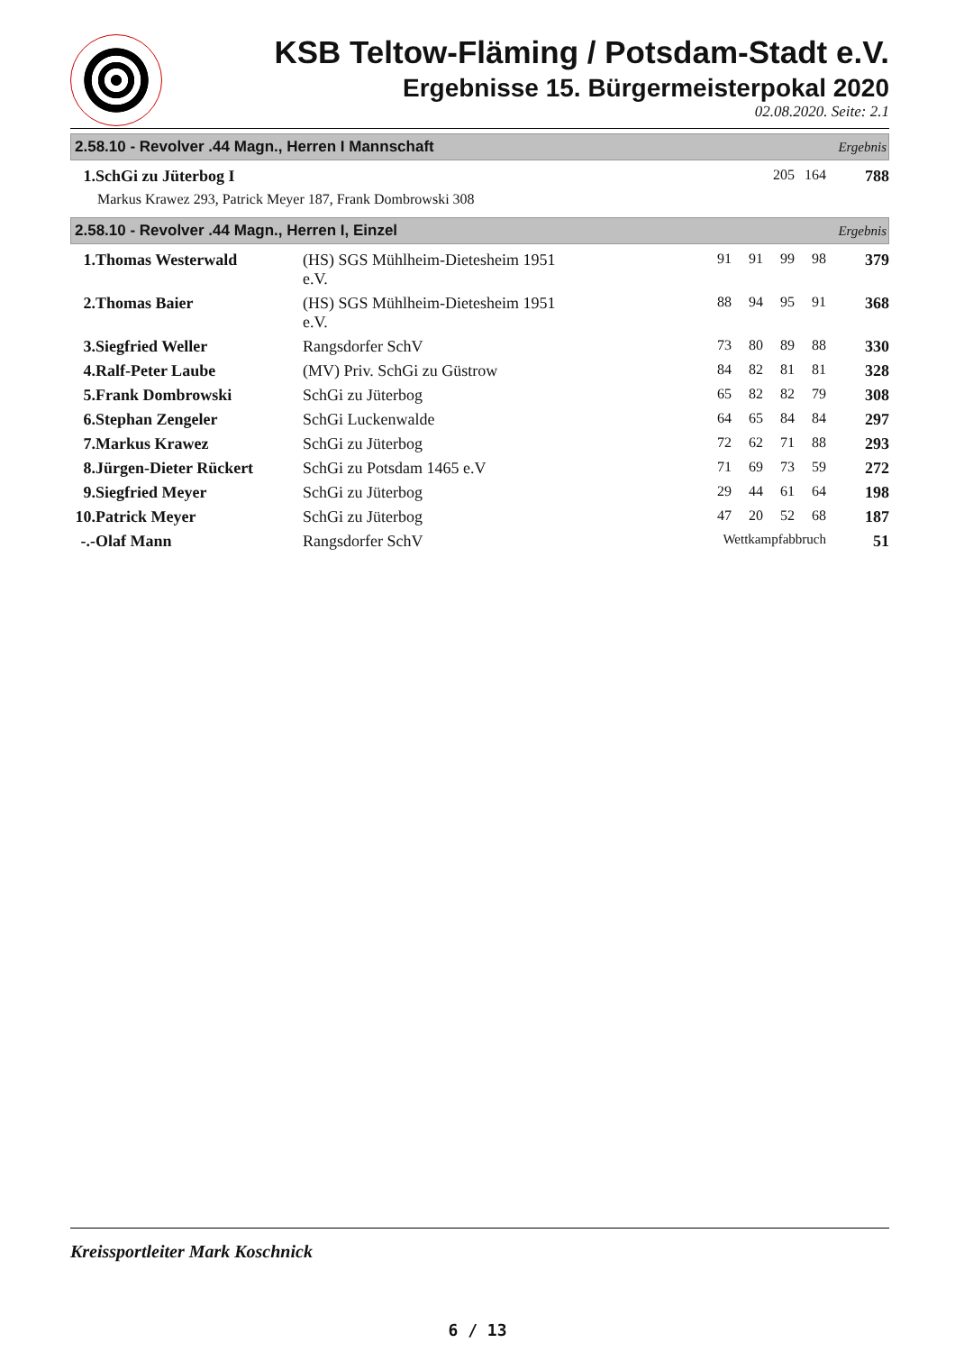KSB Teltow-Fläming / Potsdam-Stadt e.V.
Ergebnisse 15. Bürgermeisterpokal 2020
02.08.2020. Seite: 2.1
2.58.10 - Revolver .44 Magn., Herren I Mannschaft Ergebnis
| 1. | SchGi zu Jüterbog I | 205 | 164 | 788 |
| | Markus Krawez 293, Patrick Meyer 187, Frank Dombrowski 308 | | | |
2.58.10 - Revolver .44 Magn., Herren I, Einzel Ergebnis
| 1. | Thomas Westerwald | (HS) SGS Mühlheim-Dietesheim 1951 e.V. | 91 | 91 | 99 | 98 | 379 |
| 2. | Thomas Baier | (HS) SGS Mühlheim-Dietesheim 1951 e.V. | 88 | 94 | 95 | 91 | 368 |
| 3. | Siegfried Weller | Rangsdorfer SchV | 73 | 80 | 89 | 88 | 330 |
| 4. | Ralf-Peter Laube | (MV) Priv. SchGi zu Güstrow | 84 | 82 | 81 | 81 | 328 |
| 5. | Frank Dombrowski | SchGi zu Jüterbog | 65 | 82 | 82 | 79 | 308 |
| 6. | Stephan Zengeler | SchGi Luckenwalde | 64 | 65 | 84 | 84 | 297 |
| 7. | Markus Krawez | SchGi zu Jüterbog | 72 | 62 | 71 | 88 | 293 |
| 8. | Jürgen-Dieter Rückert | SchGi zu Potsdam 1465 e.V | 71 | 69 | 73 | 59 | 272 |
| 9. | Siegfried Meyer | SchGi zu Jüterbog | 29 | 44 | 61 | 64 | 198 |
| 10. | Patrick Meyer | SchGi zu Jüterbog | 47 | 20 | 52 | 68 | 187 |
| -.- | Olaf Mann | Rangsdorfer SchV | Wettkampfabbruch | | | | 51 |
Kreissportleiter Mark Koschnick
6 / 13